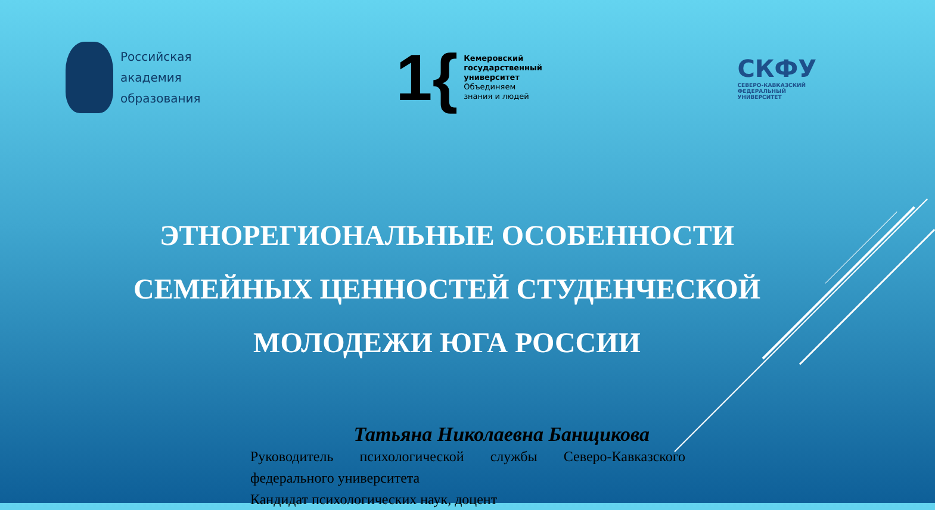Российская
академия
образования
1{
Кемеровский
государственный
университет
Объединяем
знания и людей
СКФУ
СЕВЕРО-КАВКАЗСКИЙ
ФЕДЕРАЛЬНЫЙ
УНИВЕРСИТЕТ
ЭТНОРЕГИОНАЛЬНЫЕ ОСОБЕННОСТИ
СЕМЕЙНЫХ ЦЕННОСТЕЙ СТУДЕНЧЕСКОЙ
МОЛОДЕЖИ ЮГА РОССИИ
Татьяна Николаевна Банщикова
Руководитель психологической службы Северо-Кавказского федерального университета
Кандидат психологических наук, доцент